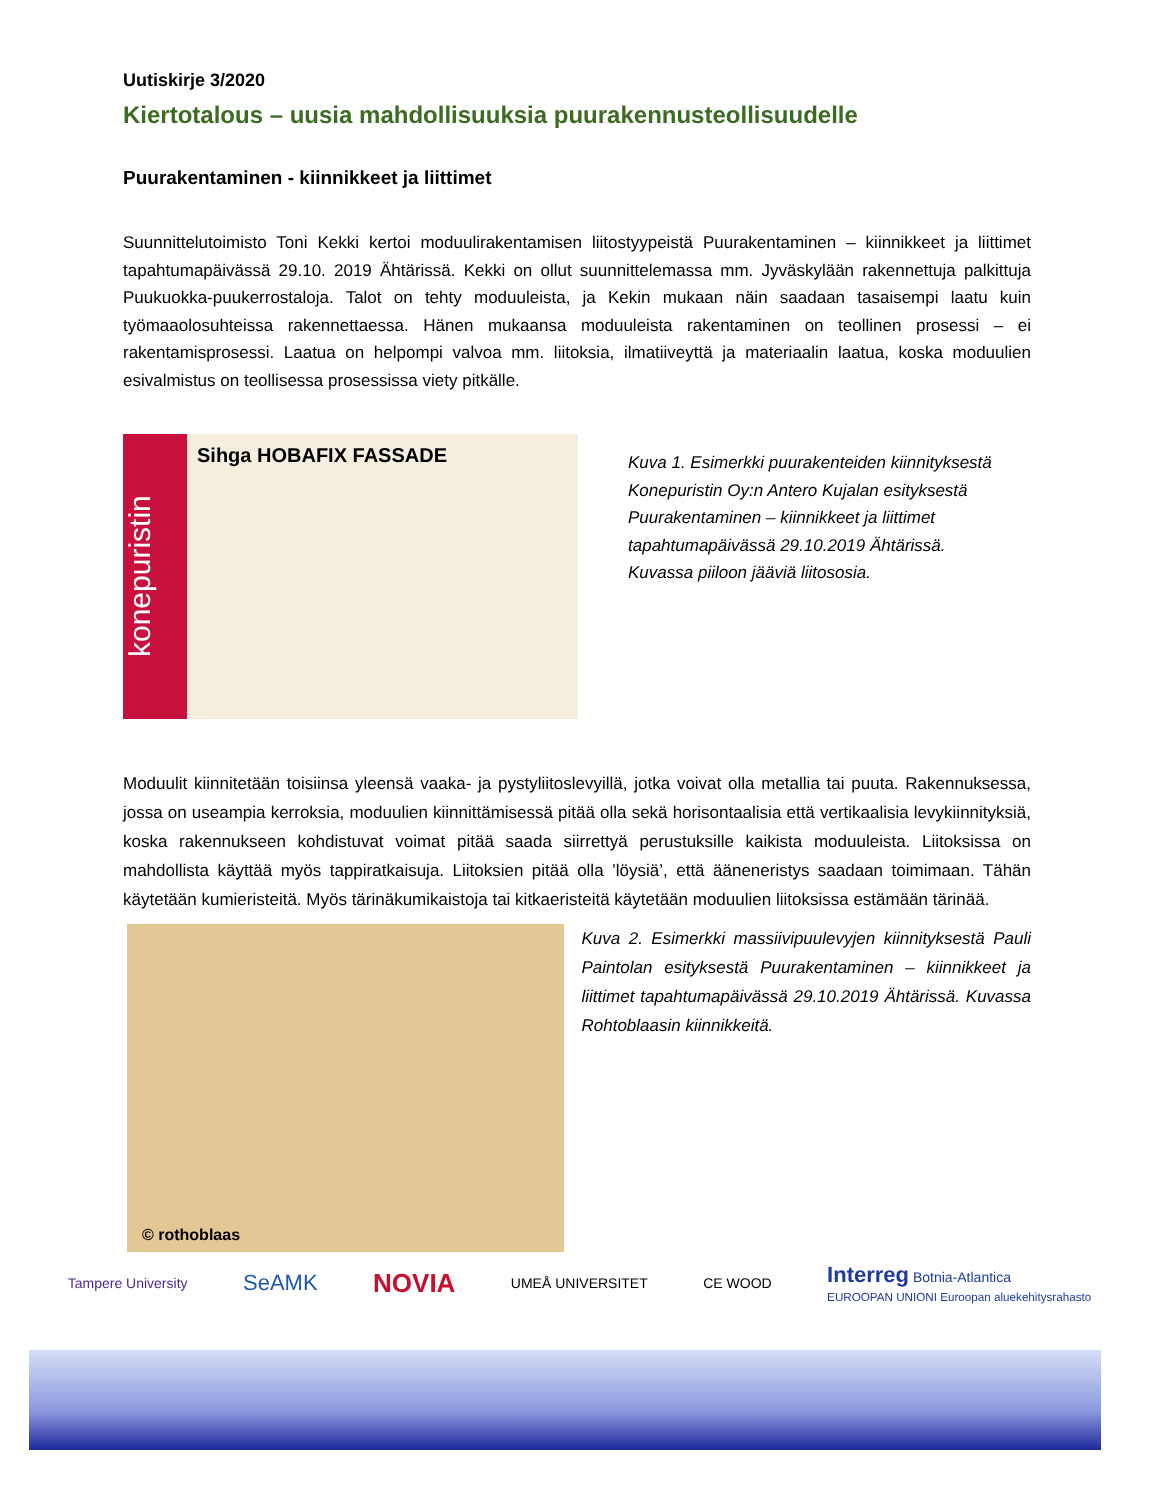Uutiskirje 3/2020
Kiertotalous – uusia mahdollisuuksia puurakennusteollisuudelle
Puurakentaminen - kiinnikkeet ja liittimet
Suunnittelutoimisto Toni Kekki kertoi moduulirakentamisen liitostyypeistä Puurakentaminen – kiinnikkeet ja liittimet tapahtumapäivässä 29.10. 2019 Ähtärissä. Kekki on ollut suunnittelemassa mm. Jyväskylään rakennettuja palkittuja Puukuokka-puukerrostaloja. Talot on tehty moduuleista, ja Kekin mukaan näin saadaan tasaisempi laatu kuin työmaaolosuhteissa rakennettaessa. Hänen mukaansa moduuleista rakentaminen on teollinen prosessi – ei rakentamisprosessi. Laatua on helpompi valvoa mm. liitoksia, ilmatiiveyttä ja materiaalin laatua, koska moduulien esivalmistus on teollisessa prosessissa viety pitkälle.
konepuristin
Sihga HOBAFIX FASSADE
Kuva 1. Esimerkki puurakenteiden kiinnityksestä Konepuristin Oy:n Antero Kujalan esityksestä Puurakentaminen – kiinnikkeet ja liittimet tapahtumapäivässä 29.10.2019 Ähtärissä. Kuvassa piiloon jääviä liitososia.
Moduulit kiinnitetään toisiinsa yleensä vaaka- ja pystyliitoslevyillä, jotka voivat olla metallia tai puuta. Rakennuksessa, jossa on useampia kerroksia, moduulien kiinnittämisessä pitää olla sekä horisontaalisia että vertikaalisia levykiinnityksiä, koska rakennukseen kohdistuvat voimat pitää saada siirrettyä perustuksille kaikista moduuleista. Liitoksissa on mahdollista käyttää myös tappiratkaisuja. Liitoksien pitää olla ’löysiä’, että ääneneristys saadaan toimimaan. Tähän käytetään kumieristeitä. Myös tärinäkumikaistoja tai kitkaeristeitä käytetään moduulien liitoksissa estämään tärinää.
© rothoblaas
Kuva 2. Esimerkki massiivipuulevyjen kiinnityksestä Pauli Paintolan esityksestä Puurakentaminen – kiinnikkeet ja liittimet tapahtumapäivässä 29.10.2019 Ähtärissä. Kuvassa Rohtoblaasin kiinnikkeitä.
Tampere University SeAMK NOVIA UMEÅ UNIVERSITET CE WOOD Interreg Botnia-Atlantica
EUROOPAN UNIONI Euroopan aluekehitysrahasto